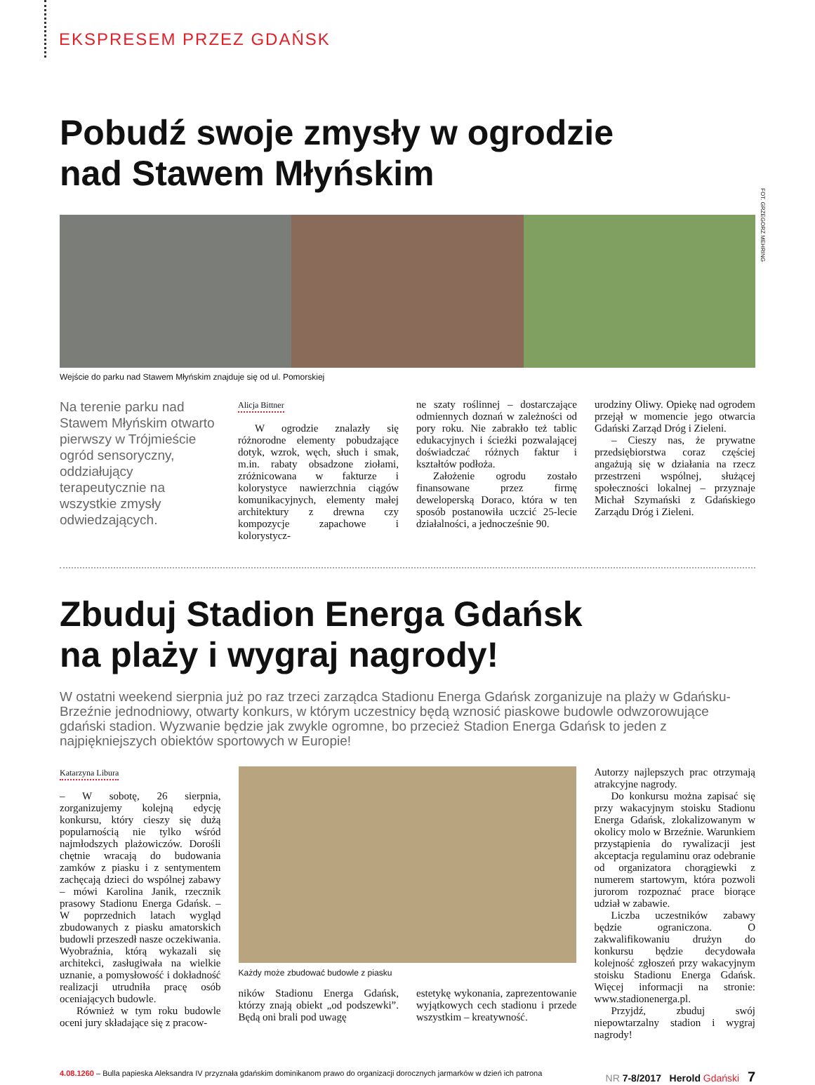EKSPRESEM PRZEZ GDAŃSK
Pobudź swoje zmysły w ogrodzie
nad Stawem Młyńskim
FOT. GRZEGORZ MEHRING
Wejście do parku nad Stawem Młyńskim znajduje się od ul. Pomorskiej
Na terenie parku nad Stawem Młyńskim otwarto pierwszy w Trójmieście ogród sensoryczny, oddziałujący terapeutycznie na wszystkie zmysły odwiedzających.
Alicja Bittner
W ogrodzie znalazły się różnorodne elementy pobudzające dotyk, wzrok, węch, słuch i smak, m.in. rabaty obsadzone ziołami, zróżnicowana w fakturze i kolorystyce nawierzchnia ciągów komunikacyjnych, elementy małej architektury z drewna czy kompozycje zapachowe i kolorystycz-
ne szaty roślinnej – dostarczające odmiennych doznań w zależności od pory roku. Nie zabrakło też tablic edukacyjnych i ścieżki pozwalającej doświadczać różnych faktur i kształtów podłoża.
Założenie ogrodu zostało finansowane przez firmę deweloperską Doraco, która w ten sposób postanowiła uczcić 25-lecie działalności, a jednocześnie 90.
urodziny Oliwy. Opiekę nad ogrodem przejął w momencie jego otwarcia Gdański Zarząd Dróg i Zieleni.
– Cieszy nas, że prywatne przedsiębiorstwa coraz częściej angażują się w działania na rzecz przestrzeni wspólnej, służącej społeczności lokalnej – przyznaje Michał Szymański z Gdańskiego Zarządu Dróg i Zieleni.
Zbuduj Stadion Energa Gdańsk
na plaży i wygraj nagrody!
W ostatni weekend sierpnia już po raz trzeci zarządca Stadionu Energa Gdańsk zorganizuje na plaży w Gdańsku-Brzeźnie jednodniowy, otwarty konkurs, w którym uczestnicy będą wznosić piaskowe budowle odwzorowujące gdański stadion. Wyzwanie będzie jak zwykle ogromne, bo przecież Stadion Energa Gdańsk to jeden z najpiękniejszych obiektów sportowych w Europie!
Katarzyna Libura
– W sobotę, 26 sierpnia, zorganizujemy kolejną edycję konkursu, który cieszy się dużą popularnością nie tylko wśród najmłodszych plażowiczów. Dorośli chętnie wracają do budowania zamków z piasku i z sentymentem zachęcają dzieci do wspólnej zabawy – mówi Karolina Janik, rzecznik prasowy Stadionu Energa Gdańsk. – W poprzednich latach wygląd zbudowanych z piasku amatorskich budowli przeszedł nasze oczekiwania. Wyobraźnia, którą wykazali się architekci, zasługiwała na wielkie uznanie, a pomysłowość i dokładność realizacji utrudniła pracę osób oceniających budowle.
Również w tym roku budowle oceni jury składające się z pracow-
Każdy może zbudować budowle z piasku
ników Stadionu Energa Gdańsk, którzy znają obiekt „od podszewki”. Będą oni brali pod uwagę
estetykę wykonania, zaprezentowanie wyjątkowych cech stadionu i przede wszystkim – kreatywność.
Autorzy najlepszych prac otrzymają atrakcyjne nagrody.
Do konkursu można zapisać się przy wakacyjnym stoisku Stadionu Energa Gdańsk, zlokalizowanym w okolicy molo w Brzeźnie. Warunkiem przystąpienia do rywalizacji jest akceptacja regulaminu oraz odebranie od organizatora chorągiewki z numerem startowym, która pozwoli jurorom rozpoznać prace biorące udział w zabawie.
Liczba uczestników zabawy będzie ograniczona. O zakwalifikowaniu drużyn do konkursu będzie decydowała kolejność zgłoszeń przy wakacyjnym stoisku Stadionu Energa Gdańsk. Więcej informacji na stronie: www.stadionenerga.pl.
Przyjdź, zbuduj swój niepowtarzalny stadion i wygraj nagrody!
4.08.1260 – Bulla papieska Aleksandra IV przyznała gdańskim dominikanom prawo do organizacji dorocznych jarmarków w dzień ich patrona NR 7-8/2017 Herold Gdański 7